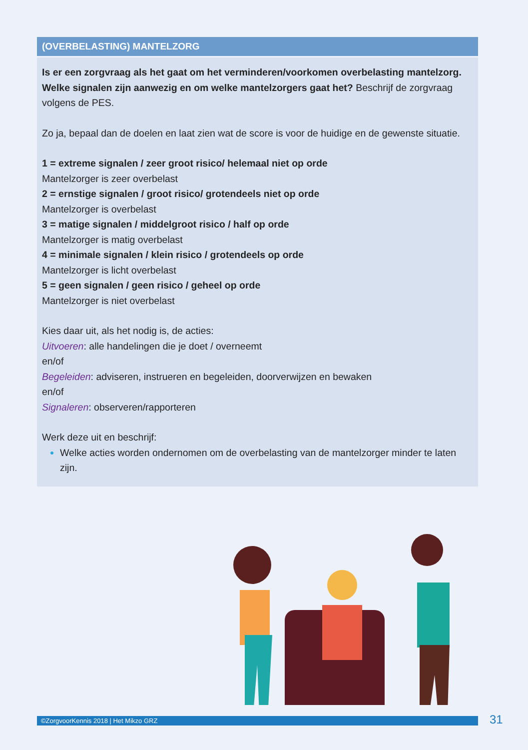(OVERBELASTING) MANTELZORG
Is er een zorgvraag als het gaat om het verminderen/voorkomen overbelasting mantelzorg. Welke signalen zijn aanwezig en om welke mantelzorgers gaat het? Beschrijf de zorgvraag volgens de PES.
Zo ja, bepaal dan de doelen en laat zien wat de score is voor de huidige en de gewenste situatie.
1 = extreme signalen / zeer groot risico/ helemaal niet op orde
Mantelzorger is zeer overbelast
2 = ernstige signalen / groot risico/ grotendeels niet op orde
Mantelzorger is overbelast
3 = matige signalen / middelgroot risico / half op orde
Mantelzorger is matig overbelast
4 = minimale signalen / klein risico / grotendeels op orde
Mantelzorger is licht overbelast
5 = geen signalen / geen risico / geheel op orde
Mantelzorger is niet overbelast
Kies daar uit, als het nodig is, de acties:
Uitvoeren: alle handelingen die je doet / overneemt
en/of
Begeleiden: adviseren, instrueren en begeleiden, doorverwijzen en bewaken
en/of
Signaleren: observeren/rapporteren
Werk deze uit en beschrijf:
Welke acties worden ondernomen om de overbelasting van de mantelzorger minder te laten zijn.
©ZorgvoorKennis 2018 | Het Mikzo GRZ 31